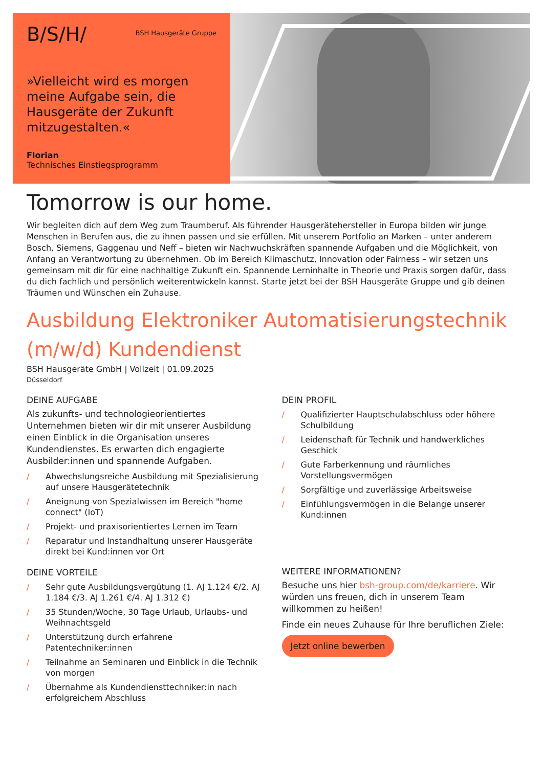B/S/H/ BSH Hausgeräte Gruppe
»Vielleicht wird es morgen meine Aufgabe sein, die Hausgeräte der Zukunft mitzugestalten.«
Florian
Technisches Einstiegsprogramm
Tomorrow is our home.
Wir begleiten dich auf dem Weg zum Traumberuf. Als führender Hausgerätehersteller in Europa bilden wir junge Menschen in Berufen aus, die zu ihnen passen und sie erfüllen. Mit unserem Portfolio an Marken – unter anderem Bosch, Siemens, Gaggenau und Neff – bieten wir Nachwuchskräften spannende Aufgaben und die Möglichkeit, von Anfang an Verantwortung zu übernehmen. Ob im Bereich Klimaschutz, Innovation oder Fairness – wir setzen uns gemeinsam mit dir für eine nachhaltige Zukunft ein. Spannende Lerninhalte in Theorie und Praxis sorgen dafür, dass du dich fachlich und persönlich weiterentwickeln kannst. Starte jetzt bei der BSH Hausgeräte Gruppe und gib deinen Träumen und Wünschen ein Zuhause.
Ausbildung Elektroniker Automatisierungstechnik (m/w/d) Kundendienst
BSH Hausgeräte GmbH | Vollzeit | 01.09.2025
Düsseldorf
DEINE AUFGABE
Als zukunfts- und technologieorientiertes Unternehmen bieten wir dir mit unserer Ausbildung einen Einblick in die Organisation unseres Kundendienstes. Es erwarten dich engagierte Ausbilder:innen und spannende Aufgaben.
/ Abwechslungsreiche Ausbildung mit Spezialisierung auf unsere Hausgerätetechnik
/ Aneignung von Spezialwissen im Bereich "home connect" (IoT)
/ Projekt- und praxisorientiertes Lernen im Team
/ Reparatur und Instandhaltung unserer Hausgeräte direkt bei Kund:innen vor Ort
DEINE VORTEILE
/ Sehr gute Ausbildungsvergütung (1. AJ 1.124 €/2. AJ 1.184 €/3. AJ 1.261 €/4. AJ 1.312 €)
/ 35 Stunden/Woche, 30 Tage Urlaub, Urlaubs- und Weihnachtsgeld
/ Unterstützung durch erfahrene Patentechniker:innen
/ Teilnahme an Seminaren und Einblick in die Technik von morgen
/ Übernahme als Kundendiensttechniker:in nach erfolgreichem Abschluss
DEIN PROFIL
/ Qualifizierter Hauptschulabschluss oder höhere Schulbildung
/ Leidenschaft für Technik und handwerkliches Geschick
/ Gute Farberkennung und räumliches Vorstellungsvermögen
/ Sorgfältige und zuverlässige Arbeitsweise
/ Einfühlungsvermögen in die Belange unserer Kund:innen
WEITERE INFORMATIONEN?
Besuche uns hier bsh-group.com/de/karriere. Wir würden uns freuen, dich in unserem Team willkommen zu heißen!
Finde ein neues Zuhause für Ihre beruflichen Ziele:
Jetzt online bewerben